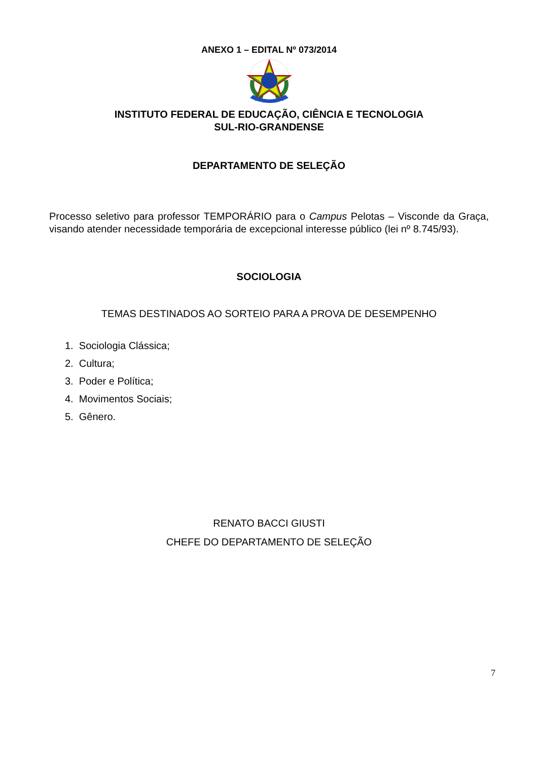ANEXO 1 – EDITAL Nº 073/2014
INSTITUTO FEDERAL DE EDUCAÇÃO, CIÊNCIA E TECNOLOGIA
SUL-RIO-GRANDENSE
DEPARTAMENTO DE SELEÇÃO
Processo seletivo para professor TEMPORÁRIO para o Campus Pelotas – Visconde da Graça, visando atender necessidade temporária de excepcional interesse público (lei nº 8.745/93).
SOCIOLOGIA
TEMAS DESTINADOS AO SORTEIO PARA A PROVA DE DESEMPENHO
1. Sociologia Clássica;
2. Cultura;
3. Poder e Política;
4. Movimentos Sociais;
5. Gênero.
RENATO BACCI GIUSTI
CHEFE DO DEPARTAMENTO DE SELEÇÃO
7